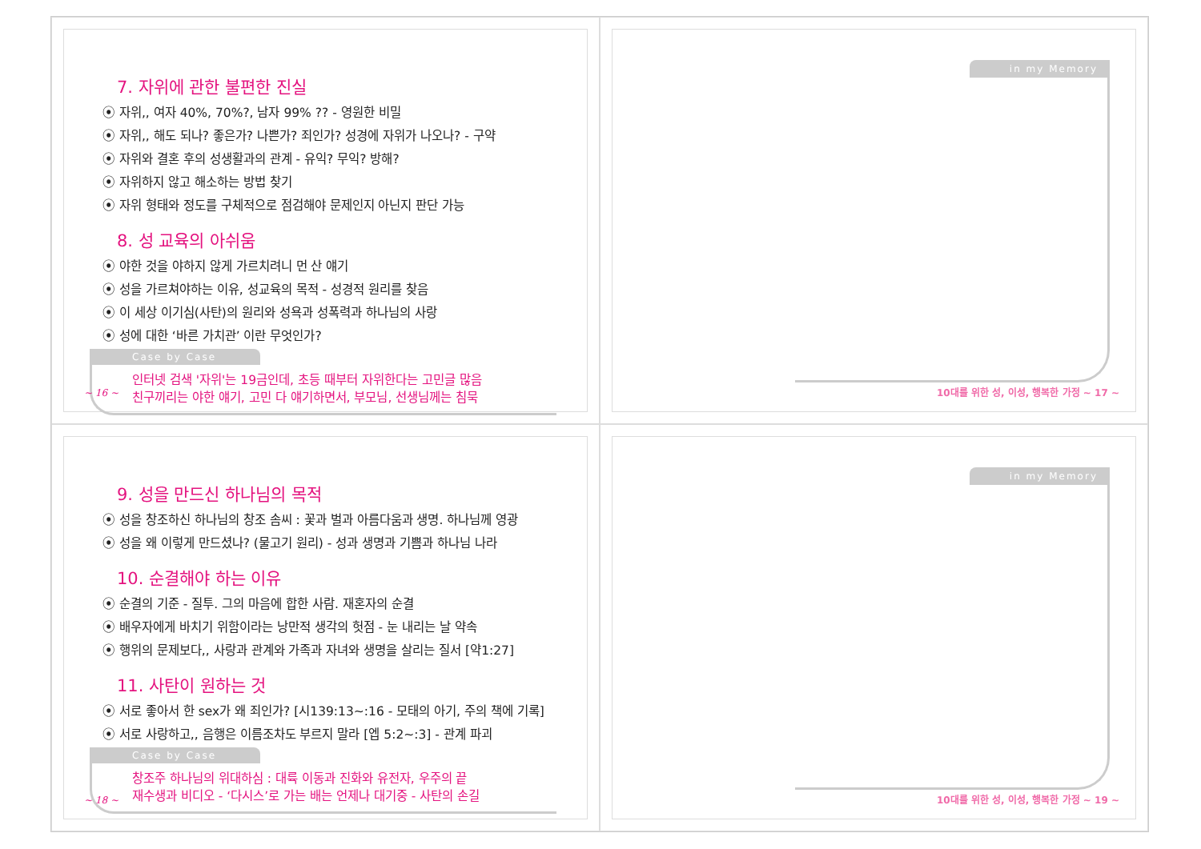7. 자위에 관한 불편한 진실
⦿ 자위,, 여자 40%, 70%?, 남자 99% ?? - 영원한 비밀
⦿ 자위,, 해도 되나? 좋은가? 나쁜가? 죄인가? 성경에 자위가 나오나? - 구약
⦿ 자위와 결혼 후의 성생활과의 관계 - 유익? 무익? 방해?
⦿ 자위하지 않고 해소하는 방법 찾기
⦿ 자위 형태와 정도를 구체적으로 점검해야 문제인지 아닌지 판단 가능
8. 성 교육의 아쉬움
⦿ 야한 것을 야하지 않게 가르치려니 먼 산 얘기
⦿ 성을 가르쳐야하는 이유, 성교육의 목적 - 성경적 원리를 찾음
⦿ 이 세상 이기심(사탄)의 원리와 성욕과 성폭력과 하나님의 사랑
⦿ 성에 대한 ‘바른 가치관’ 이란 무엇인가?
Case by Case
인터넷 검색 '자위'는 19금인데, 초등 때부터 자위한다는 고민글 많음
친구끼리는 야한 얘기, 고민 다 얘기하면서, 부모님, 선생님께는 침묵
~ 16 ~
in my Memory
10대를 위한 성, 이성, 행복한 가정 ~ 17 ~
9. 성을 만드신 하나님의 목적
⦿ 성을 창조하신 하나님의 창조 솜씨 : 꽃과 벌과 아름다움과 생명. 하나님께 영광
⦿ 성을 왜 이렇게 만드셨나? (물고기 원리) - 성과 생명과 기쁨과 하나님 나라
10. 순결해야 하는 이유
⦿ 순결의 기준 - 질투. 그의 마음에 합한 사람. 재혼자의 순결
⦿ 배우자에게 바치기 위함이라는 낭만적 생각의 헛점 - 눈 내리는 날 약속
⦿ 행위의 문제보다,, 사랑과 관계와 가족과 자녀와 생명을 살리는 질서 [약1:27]
11. 사탄이 원하는 것
⦿ 서로 좋아서 한 sex가 왜 죄인가? [시139:13~:16 - 모태의 아기, 주의 책에 기록]
⦿ 서로 사랑하고,, 음행은 이름조차도 부르지 말라 [엡 5:2~:3] - 관계 파괴
Case by Case
창조주 하나님의 위대하심 : 대륙 이동과 진화와 유전자, 우주의 끝
재수생과 비디오 - ‘다시스’로 가는 배는 언제나 대기중 - 사탄의 손길
~ 18 ~
in my Memory
10대를 위한 성, 이성, 행복한 가정 ~ 19 ~